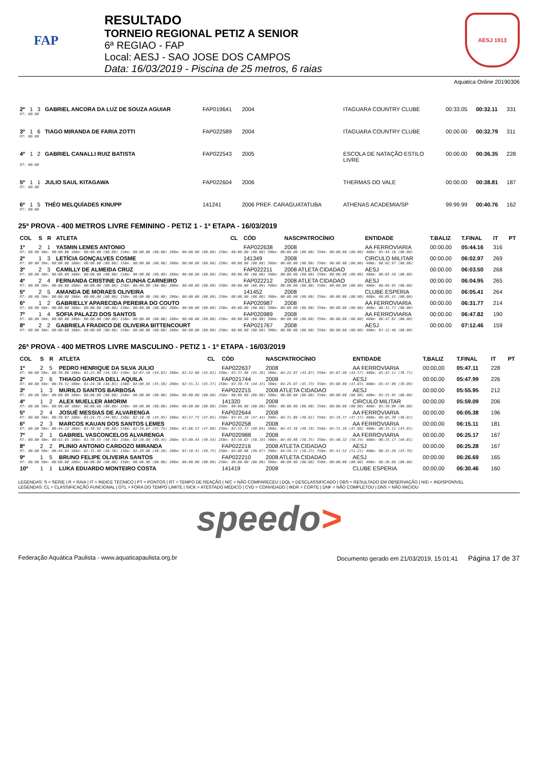FAP
RESULTADO
TORNEIO REGIONAL PETIZ A SENIOR
6ª REGIAO - FAP
Local: AESJ - SAO JOSE DOS CAMPOS
Data: 16/03/2019 - Piscina de 25 metros, 6 raias
AESJ 1913
Aquatica Online 20190306
| 2º | 1 | 3 | GABRIEL ANCORA DA LUZ DE SOUZA AGUIAR | FAP019641 | 2004 | ITAGUARA COUNTRY CLUBE | 00:33.05 | 00:32.11 | 331 |
| RT: 00.00 | | | | | | | | | |
| 3º | 1 | 6 | TIAGO MIRANDA DE FARIA ZOTTI | FAP022589 | 2004 | ITAGUARA COUNTRY CLUBE | 00:00.00 | 00:32.79 | 311 |
| RT: 00.00 | | | | | | | | | |
| 4º | 1 | 2 | GABRIEL CANALLI RUIZ BATISTA | FAP022543 | 2005 | ESCOLA DE NATAÇÃO ESTILO LIVRE | 00:00.00 | 00:36.35 | 228 |
| RT: 00.00 | | | | | | | | | |
| 5º | 1 | 1 | JULIO SAUL KITAGAWA | FAP022604 | 2006 | THERMAS DO VALE | 00:00.00 | 00:38.81 | 187 |
| RT: 00.00 | | | | | | | | | |
| 6º | 1 | 5 | THÉO MELQUÍADES KINUPP | 141241 | 2006 PREF. CARAGUATATUBA | ATHENAS ACADEMIA/SP | 99:99.99 | 00:40.76 | 162 |
| RT: 00.00 | | | | | | | | | |
25ª PROVA - 400 METROS LIVRE FEMININO - PETIZ 1 - 1ª ETAPA - 16/03/2019
| COL | S | R | ATLETA | CL | CÓD | NASCPATROCÍNIO | ENTIDADE | T.BALIZ | T.FINAL | IT | PT |
| --- | --- | --- | --- | --- | --- | --- | --- | --- | --- | --- | --- |
| 1º | 2 | 1 | YASMIN LEMES ANTONIO | | FAP022638 | 2008 | AA FERROVIARIA | 00:00.00 | 05:44.16 | 316 | |
| RT: 00.00 50m: 00:00.00 100m: 00:00.00 (00.00) 150m: 00:00.00 (00.00) 200m: 00:00.00 (00.00) 250m: 00:00.00 (00.00) 300m: 00:00.00 (00.00) 350m: 00:00.00 (00.00) 400m: 05:44.16 (00.00) | | | | | | | | | | | |
| 2º | 1 | 3 | LETÍCIA GONÇALVES COSME | | 141349 | 2008 | CIRCULO MILITAR | 00:00.00 | 06:02.97 | 269 | |
| RT: 00.00 50m: 00:00.00 100m: 00:00.00 (00.00) 150m: 00:00.00 (00.00) 200m: 00:00.00 (00.00) 250m: 00:00.00 (00.00) 300m: 00:00.00 (00.00) 350m: 00:00.00 (00.00) 400m: 06:02.97 (00.00) | | | | | | | | | | | |
| 3º | 2 | 3 | CAMILLY DE ALMEIDA CRUZ | | FAP022211 | 2008 ATLETA CIDADAO | AESJ | 00:00.00 | 06:03.50 | 268 | |
| RT: 00.00 50m: 00:00.00 100m: 00:00.00 (00.00) 150m: 00:00.00 (00.00) 200m: 00:00.00 (00.00) 250m: 00:00.00 (00.00) 300m: 00:00.00 (00.00) 350m: 00:00.00 (00.00) 400m: 06:03.50 (00.00) | | | | | | | | | | | |
| 4º | 2 | 4 | FERNANDA CRISTINE DA CUNHA CARNEIRO | | FAP022212 | 2008 ATLETA CIDADAO | AESJ | 00:00.00 | 06:04.95 | 265 | |
| RT: 00.00 50m: 00:00.00 100m: 00:00.00 (00.00) 150m: 00:00.00 (00.00) 200m: 00:00.00 (00.00) 250m: 00:00.00 (00.00) 300m: 00:00.00 (00.00) 350m: 00:00.00 (00.00) 400m: 06:04.95 (00.00) | | | | | | | | | | | |
| 5º | 2 | 5 | AMANDA DE MORAES OLIVEIRA | | 141452 | 2008 | CLUBE ESPERIA | 00:00.00 | 06:05.41 | 264 | |
| RT: 00.00 50m: 00:00.00 100m: 00:00.00 (00.00) 150m: 00:00.00 (00.00) 200m: 00:00.00 (00.00) 250m: 00:00.00 (00.00) 300m: 00:00.00 (00.00) 350m: 00:00.00 (00.00) 400m: 06:05.41 (00.00) | | | | | | | | | | | |
| 6º | 1 | 2 | GABRIELLY APARECIDA PEREIRA DO COUTO | | FAP020987 | 2008 | AA FERROVIARIA | 00:00.00 | 06:31.77 | 214 | |
| RT: 00.00 50m: 00:00.00 100m: 00:00.00 (00.00) 150m: 00:00.00 (00.00) 200m: 00:00.00 (00.00) 250m: 00:00.00 (00.00) 300m: 00:00.00 (00.00) 350m: 00:00.00 (00.00) 400m: 06:31.77 (00.00) | | | | | | | | | | | |
| 7º | 1 | 4 | SOFIA PALAZZI DOS SANTOS | | FAP020989 | 2008 | AA FERROVIARIA | 00:00.00 | 06:47.82 | 190 | |
| RT: 00.00 50m: 00:00.00 100m: 00:00.00 (00.00) 150m: 00:00.00 (00.00) 200m: 00:00.00 (00.00) 250m: 00:00.00 (00.00) 300m: 00:00.00 (00.00) 350m: 00:00.00 (00.00) 400m: 06:47.82 (00.00) | | | | | | | | | | | |
| 8º | 2 | 2 | GABRIELA FRADICO DE OLIVEIRA BITTENCOURT | | FAP021767 | 2008 | AESJ | 00:00.00 | 07:12.46 | 159 | |
| RT: 00.00 50m: 00:00.00 100m: 00:00.00 (00.00) 150m: 00:00.00 (00.00) 200m: 00:00.00 (00.00) 250m: 00:00.00 (00.00) 300m: 00:00.00 (00.00) 350m: 00:00.00 (00.00) 400m: 07:12.46 (00.00) | | | | | | | | | | | |
26ª PROVA - 400 METROS LIVRE MASCULINO - PETIZ 1 - 1ª ETAPA - 16/03/2019
| COL | S | R | ATLETA | CL | CÓD | NASCPATROCÍNIO | ENTIDADE | T.BALIZ | T.FINAL | IT | PT |
| --- | --- | --- | --- | --- | --- | --- | --- | --- | --- | --- | --- |
| 1º | 2 | 5 | PEDRO HENRIQUE DA SILVA JULIO | | FAP022637 | 2008 | AA FERROVIARIA | 00:00.00 | 05:47.11 | 228 | |
| RT: 00.00 50m: 00:38.86 100m: 01:22.96 (44.10) 150m: 02:07.59 (44.63) 200m: 02:52.60 (45.01) 250m: 03:37.96 (45.36) 300m: 04:22.83 (44.87) 350m: 05:07.40 (44.57) 400m: 05:47.11 (39.71) | | | | | | | | | | | |
| 2º | 2 | 6 | THIAGO GARCIA DELL AQUILA | | FAP021744 | 2008 | AESJ | 00:00.00 | 05:47.99 | 226 | |
| RT: 00.00 50m: 00:39.51 100m: 01:24.36 (44.85) 150m: 02:09.94 (45.58) 200m: 02:55.31 (45.37) 250m: 03:39.74 (44.43) 300m: 04:25.07 (45.33) 350m: 05:08.90 (43.83) 400m: 05:47.99 (39.09) | | | | | | | | | | | |
| 3º | 1 | 3 | MURILO SANTOS BARBOSA | | FAP022215 | 2008 ATLETA CIDADAO | AESJ | 00:00.00 | 05:55.95 | 212 | |
| RT: 00.00 50m: 00:00.00 100m: 00:00.00 (00.00) 150m: 00:00.00 (00.00) 200m: 00:00.00 (00.00) 250m: 00:00.00 (00.00) 300m: 00:00.00 (00.00) 350m: 00:00.00 (00.00) 400m: 05:55.95 (00.00) | | | | | | | | | | | |
| 4º | 1 | 2 | ALEX MUELLER AMORIM | | 141320 | 2008 | CIRCULO MILITAR | 00:00.00 | 05:59.09 | 206 | |
| RT: 00.00 50m: 00:00.00 100m: 00:00.00 (00.00) 150m: 00:00.00 (00.00) 200m: 00:00.00 (00.00) 250m: 00:00.00 (00.00) 300m: 00:00.00 (00.00) 350m: 00:00.00 (00.00) 400m: 05:59.09 (00.00) | | | | | | | | | | | |
| 5º | 2 | 4 | JOSUÉ MESSIAS DE ALVARENGA | | FAP022644 | 2008 | AA FERROVIARIA | 00:00.00 | 06:05.38 | 196 | |
| RT: 00.00 50m: 00:39.87 100m: 01:24.75 (44.88) 150m: 02:10.70 (45.95) 200m: 02:57.75 (47.05) 250m: 03:45.19 (47.44) 300m: 04:31.80 (46.61) 350m: 05:19.37 (47.57) 400m: 06:05.38 (46.01) | | | | | | | | | | | |
| 6º | 2 | 3 | MARCOS KAUAN DOS SANTOS LEMES | | FAP020258 | 2008 | AA FERROVIARIA | 00:00.00 | 06:15.11 | 181 | |
| RT: 00.00 50m: 00:44.12 100m: 01:30.92 (46.80) 150m: 02:18.67 (47.75) 200m: 03:06.53 (47.86) 250m: 03:55.37 (48.84) 300m: 04:43.56 (48.19) 350m: 05:31.16 (47.60) 400m: 06:15.11 (43.95) | | | | | | | | | | | |
| 7º | 2 | 1 | GABRIEL VASCONCELOS ALVARENGA | | FAP020988 | 2008 | AA FERROVIARIA | 00:00.00 | 06:25.17 | 167 | |
| RT: 00.00 50m: 00:42.05 100m: 01:30.55 (48.50) 150m: 02:20.00 (49.45) 200m: 03:09.44 (49.44) 250m: 03:59.63 (50.19) 300m: 04:49.98 (50.35) 350m: 05:40.32 (50.34) 400m: 06:25.17 (44.85) | | | | | | | | | | | |
| 8º | 2 | 2 | PLINIO ANTONIO CARDOZO MIRANDA | | FAP022216 | 2008 ATLETA CIDADAO | AESJ | 00:00.00 | 06:25.28 | 167 | |
| RT: 00.00 50m: 00:44.04 100m: 01:32.40 (48.36) 150m: 02:20.66 (48.26) 200m: 03:10.41 (49.75) 250m: 04:00.08 (49.67) 300m: 04:50.31 (50.23) 350m: 05:41.52 (51.21) 400m: 06:25.28 (43.76) | | | | | | | | | | | |
| 9º | 1 | 5 | BRUNO FELIPE OLIVEIRA SANTOS | | FAP022210 | 2008 ATLETA CIDADAO | AESJ | 00:00.00 | 06:26.69 | 165 | |
| RT: 00.00 50m: 00:00.00 100m: 00:00.00 (00.00) 150m: 00:00.00 (00.00) 200m: 00:00.00 (00.00) 250m: 00:00.00 (00.00) 300m: 00:00.00 (00.00) 350m: 00:00.00 (00.00) 400m: 06:26.69 (00.00) | | | | | | | | | | | |
| 10º | 1 | 1 | LUKA EDUARDO MONTEIRO COSTA | | 141419 | 2008 | CLUBE ESPERIA | 00:00.00 | 06:30.46 | 160 | |
LEGENDAS: S = SÉRIE | R = RAIA | IT = ÍNDICE TÉCNICO | PT = PONTOS | RT = TEMPO DE REAÇÃO | N/C = NÃO COMPARECEU | DQL = DESCLASSIFICADO | OBS = RESULTADO EM OBSERVAÇÃO | N/D = INDISPONÍVEL
LEGENDAS: CL = CLASSIFICAÇÃO FUNCIONAL | OTL = FORA DO TEMPO LIMITE | SICK = ATESTADO MÉDICO | CVD = CONVIDADO | WDR = CORTE | DNF = NÃO COMPLETOU | DNS = NÃO INICIOU
speedo>
Federação Aquática Paulista - www.aquaticapaulista.org.br Documento gerado em 21/03/2019, 15:01:41 Página 17 de 37